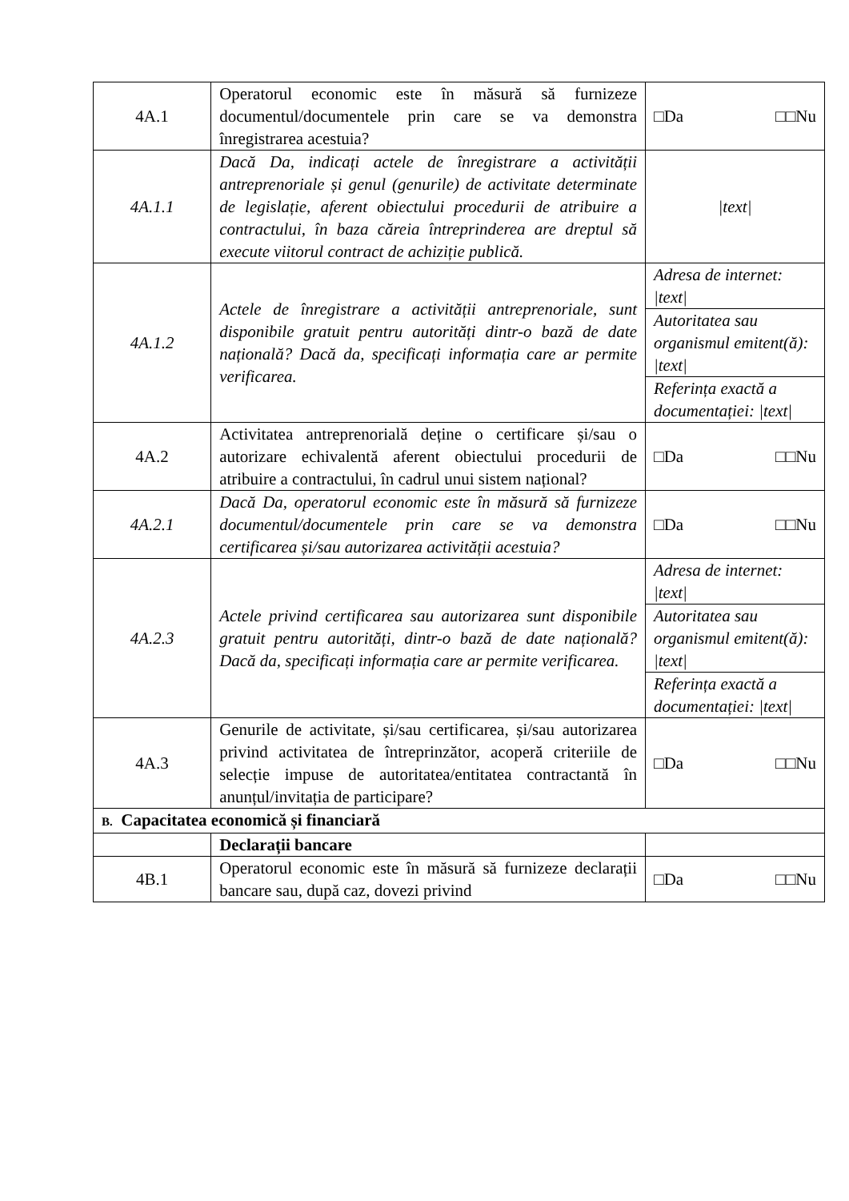| 4A.1 | Operatorul economic este în măsură să furnizeze documentul/documentele prin care se va demonstra înregistrarea acestuia? | □Da □□Nu |
| 4A.1.1 | Dacă Da, indicați actele de înregistrare a activității antreprenoriale și genul (genurile) de activitate determinate de legislație, aferent obiectului procedurii de atribuire a contractului, în baza căreia întreprinderea are dreptul să execute viitorul contract de achiziție publică. | /text/ |
| 4A.1.2 | Actele de înregistrare a activității antreprenoriale, sunt disponibile gratuit pentru autorități dintr-o bază de date națională? Dacă da, specificați informația care ar permite verificarea. | Adresa de internet: /text/ |
| | | Autoritatea sau organismul emitent(ă): /text/ |
| | | Referința exactă a documentației: /text/ |
| 4A.2 | Activitatea antreprenorială deține o certificare și/sau o autorizare echivalentă aferent obiectului procedurii de atribuire a contractului, în cadrul unui sistem național? | □Da □□Nu |
| 4A.2.1 | Dacă Da, operatorul economic este în măsură să furnizeze documentul/documentele prin care se va demonstra certificarea și/sau autorizarea activității acestuia? | □Da □□Nu |
| 4A.2.3 | Actele privind certificarea sau autorizarea sunt disponibile gratuit pentru autorități, dintr-o bază de date națională? Dacă da, specificați informația care ar permite verificarea. | Adresa de internet: /text/ |
| | | Autoritatea sau organismul emitent(ă): /text/ |
| | | Referința exactă a documentației: /text/ |
| 4A.3 | Genurile de activitate, și/sau certificarea, și/sau autorizarea privind activitatea de întreprinzător, acoperă criteriile de selecție impuse de autoritatea/entitatea contractantă în anunțul/invitația de participare? | □Da □□Nu |
| B. Capacitatea economică și financiară | | |
| | Declarații bancare | |
| 4B.1 | Operatorul economic este în măsură să furnizeze declarații bancare sau, după caz, dovezi privind | □Da □□Nu |